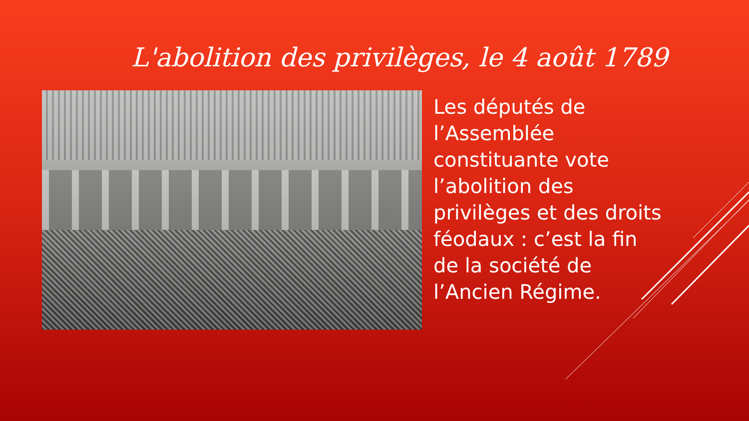L'abolition des privilèges, le 4 août 1789
Les députés de l’Assemblée constituante vote l’abolition des privilèges et des droits féodaux : c’est la fin de la société de l’Ancien Régime.